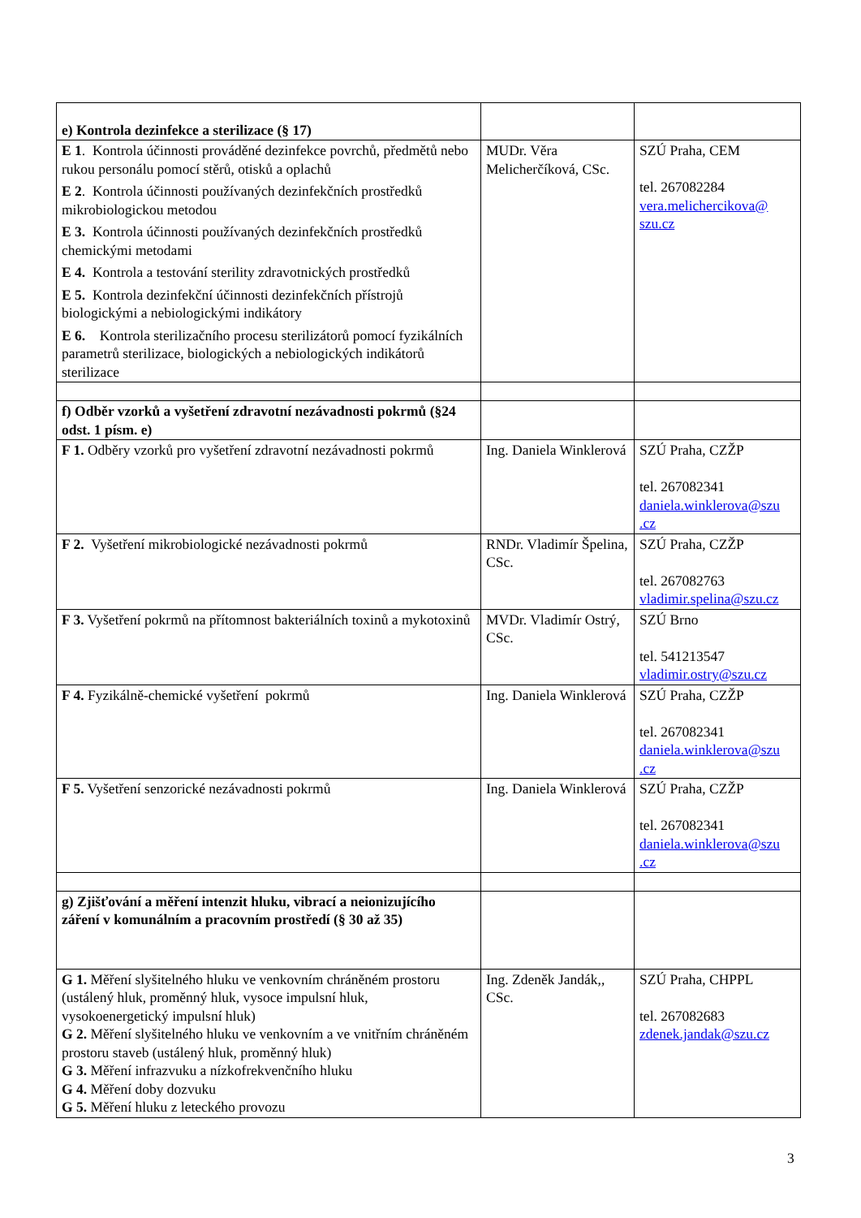| e) Kontrola dezinfekce a sterilizace (§ 17) | | |
| E 1 . Kontrola účinnosti prováděné dezinfekce povrchů, předmětů nebo rukou personálu pomocí stěrů, otisků a oplachů E 2 . Kontrola účinnosti používaných dezinfekčních prostředků mikrobiologickou metodou E 3. Kontrola účinnosti používaných dezinfekčních prostředků chemickými metodami E 4. Kontrola a testování sterility zdravotnických prostředků E 5. Kontrola dezinfekční účinnosti dezinfekčních přístrojů biologickými a nebiologickými indikátory E 6. Kontrola sterilizačního procesu sterilizátorů pomocí fyzikálních parametrů sterilizace, biologických a nebiologických indikátorů sterilizace | MUDr. Věra Melicherčíková, CSc. | SZÚ Praha, CEM tel. 267082284 vera.melichercikova@ szu.cz |
| f) Odběr vzorků a vyšetření zdravotní nezávadnosti pokrmů (§24 odst. 1 písm. e) | | |
| F 1. Odběry vzorků pro vyšetření zdravotní nezávadnosti pokrmů | Ing. Daniela Winklerová | SZÚ Praha, CZŽP tel. 267082341 daniela.winklerova@szu .cz |
| F 2. Vyšetření mikrobiologické nezávadnosti pokrmů | RNDr. Vladimír Špelina, CSc. | SZÚ Praha, CZŽP tel. 267082763 vladimir.spelina@szu.cz |
| F 3. Vyšetření pokrmů na přítomnost bakteriálních toxinů a mykotoxinů | MVDr. Vladimír Ostrý, CSc. | SZÚ Brno tel. 541213547 vladimir.ostry@szu.cz |
| F 4. Fyzikálně-chemické vyšetření pokrmů | Ing. Daniela Winklerová | SZÚ Praha, CZŽP tel. 267082341 daniela.winklerova@szu .cz |
| F 5. Vyšetření senzorické nezávadnosti pokrmů | Ing. Daniela Winklerová | SZÚ Praha, CZŽP tel. 267082341 daniela.winklerova@szu .cz |
| g) Zjišťování a měření intenzit hluku, vibrací a neionizujícího záření v komunálním a pracovním prostředí (§ 30 až 35) | | |
| G 1. Měření slyšitelného hluku ve venkovním chráněném prostoru (ustálený hluk, proměnný hluk, vysoce impulsní hluk, vysokoenergetický impulsní hluk) G 2. Měření slyšitelného hluku ve venkovním a ve vnitřním chráněném prostoru staveb (ustálený hluk, proměnný hluk) G 3. Měření infrazvuku a nízkofrekvenčního hluku G 4. Měření doby dozvuku G 5. Měření hluku z leteckého provozu | Ing. Zdeněk Jandák,, CSc. | SZÚ Praha, CHPPL tel. 267082683 zdenek.jandak@szu.cz |
3